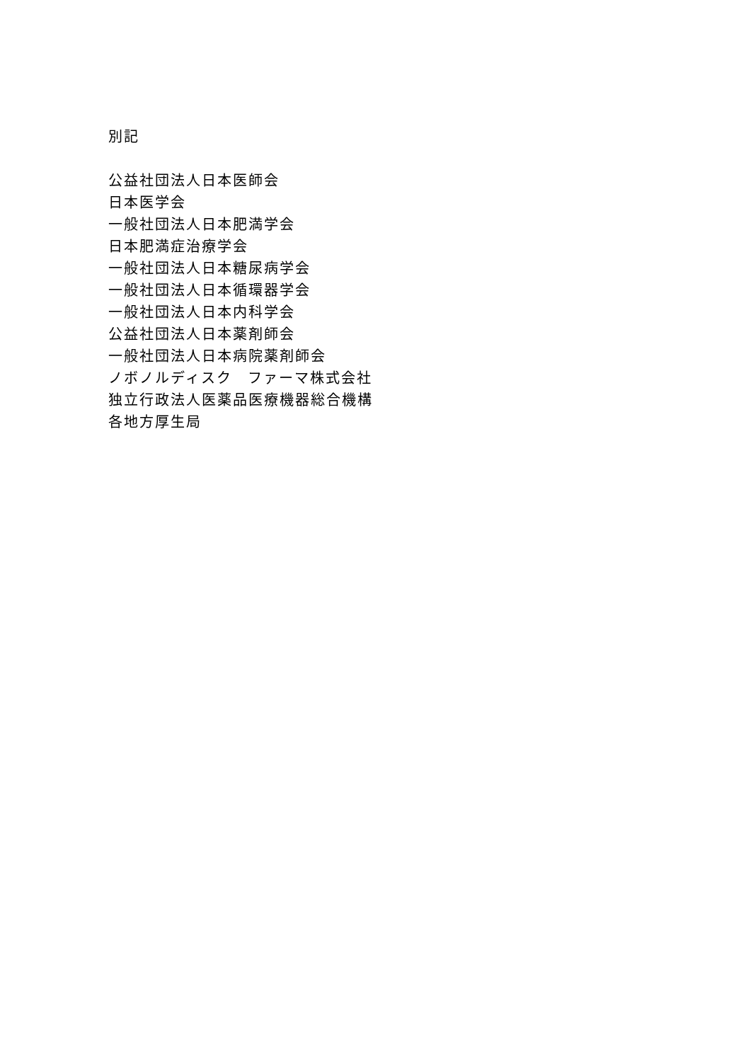別記
公益社団法人日本医師会
日本医学会
一般社団法人日本肥満学会
日本肥満症治療学会
一般社団法人日本糖尿病学会
一般社団法人日本循環器学会
一般社団法人日本内科学会
公益社団法人日本薬剤師会
一般社団法人日本病院薬剤師会
ノボノルディスク　ファーマ株式会社
独立行政法人医薬品医療機器総合機構
各地方厚生局